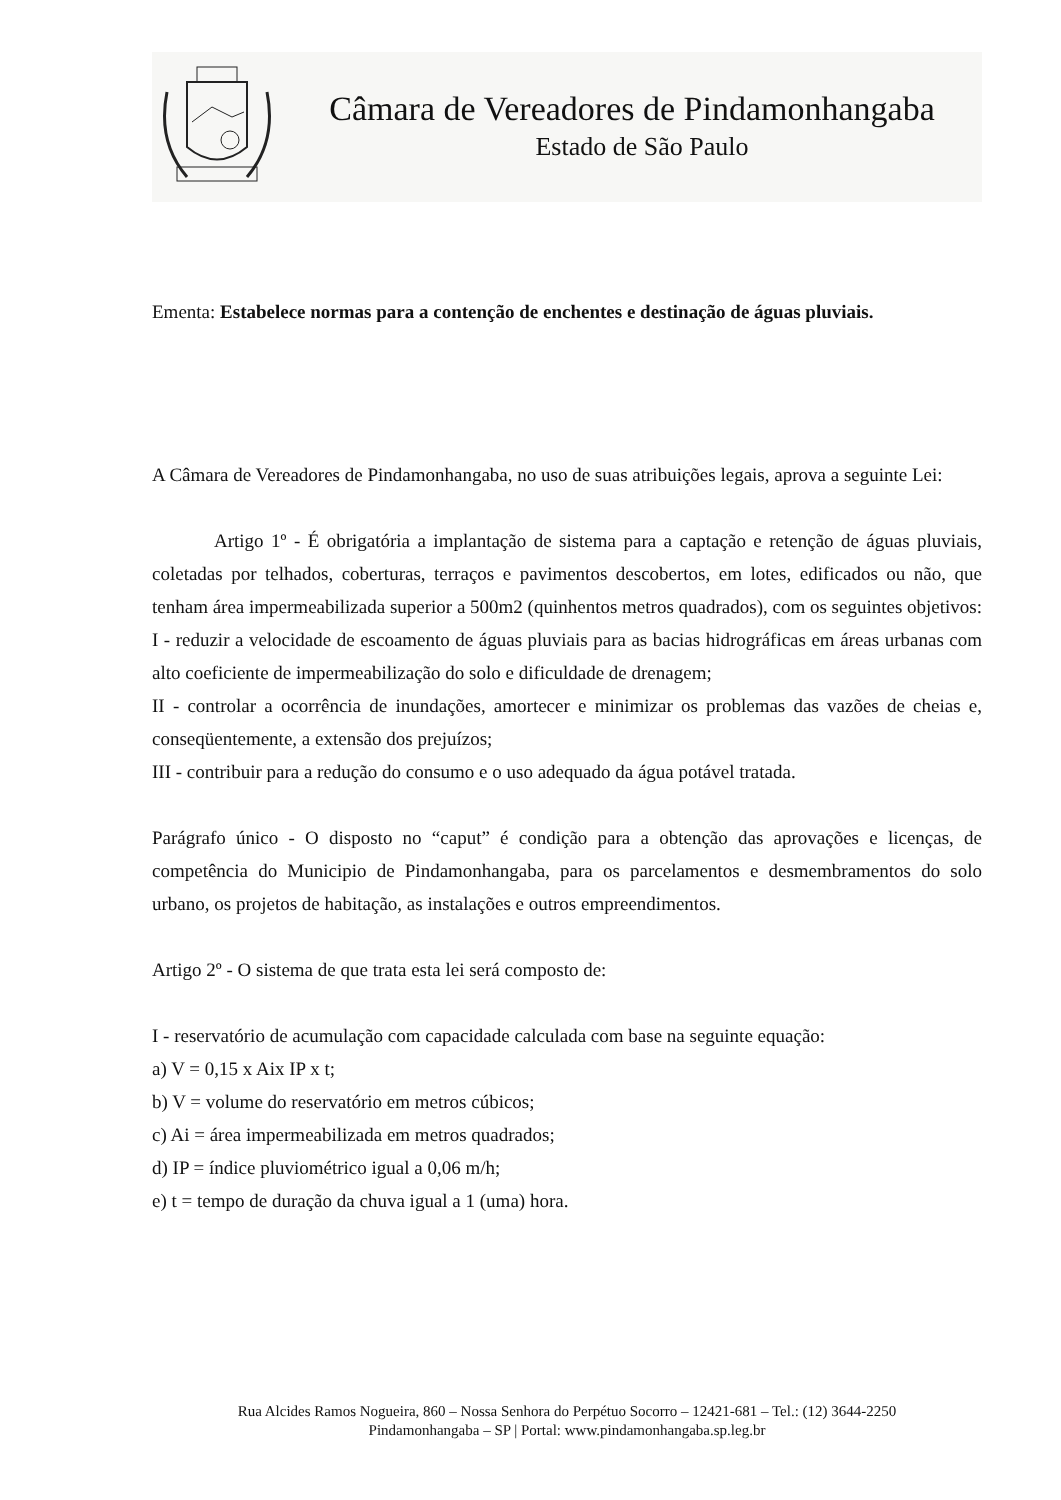Câmara de Vereadores de Pindamonhangaba
Estado de São Paulo
Ementa: Estabelece normas para a contenção de enchentes e destinação de águas pluviais.
A Câmara de Vereadores de Pindamonhangaba, no uso de suas atribuições legais, aprova a seguinte Lei:
Artigo 1º - É obrigatória a implantação de sistema para a captação e retenção de águas pluviais, coletadas por telhados, coberturas, terraços e pavimentos descobertos, em lotes, edificados ou não, que tenham área impermeabilizada superior a 500m2 (quinhentos metros quadrados), com os seguintes objetivos:
I - reduzir a velocidade de escoamento de águas pluviais para as bacias hidrográficas em áreas urbanas com alto coeficiente de impermeabilização do solo e dificuldade de drenagem;
II - controlar a ocorrência de inundações, amortecer e minimizar os problemas das vazões de cheias e, conseqüentemente, a extensão dos prejuízos;
III - contribuir para a redução do consumo e o uso adequado da água potável tratada.
Parágrafo único - O disposto no “caput” é condição para a obtenção das aprovações e licenças, de competência do Municipio de Pindamonhangaba, para os parcelamentos e desmembramentos do solo urbano, os projetos de habitação, as instalações e outros empreendimentos.
Artigo 2º - O sistema de que trata esta lei será composto de:
I - reservatório de acumulação com capacidade calculada com base na seguinte equação:
a) V = 0,15 x Aix IP x t;
b) V = volume do reservatório em metros cúbicos;
c) Ai = área impermeabilizada em metros quadrados;
d) IP = índice pluviométrico igual a 0,06 m/h;
e) t = tempo de duração da chuva igual a 1 (uma) hora.
Rua Alcides Ramos Nogueira, 860 – Nossa Senhora do Perpétuo Socorro – 12421-681 – Tel.: (12) 3644-2250
Pindamonhangaba – SP | Portal: www.pindamonhangaba.sp.leg.br